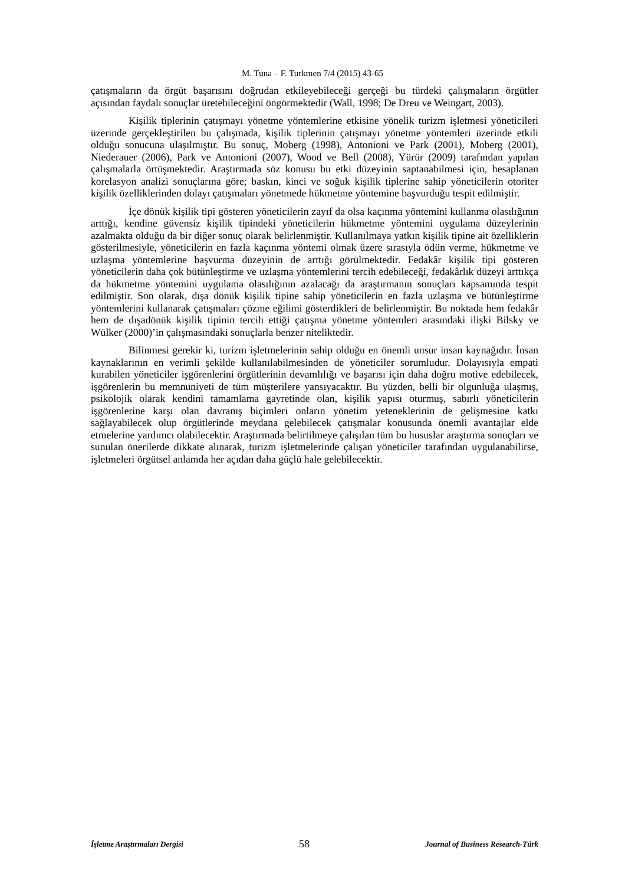M. Tuna – F. Turkmen 7/4 (2015) 43-65
çatışmaların da örgüt başarısını doğrudan etkileyebileceği gerçeği bu türdeki çalışmaların örgütler açısından faydalı sonuçlar üretebileceğini öngörmektedir (Wall, 1998; De Dreu ve Weingart, 2003).
Kişilik tiplerinin çatışmayı yönetme yöntemlerine etkisine yönelik turizm işletmesi yöneticileri üzerinde gerçekleştirilen bu çalışmada, kişilik tiplerinin çatışmayı yönetme yöntemleri üzerinde etkili olduğu sonucuna ulaşılmıştır. Bu sonuç, Moberg (1998), Antonioni ve Park (2001), Moberg (2001), Niederauer (2006), Park ve Antonioni (2007), Wood ve Bell (2008), Yürür (2009) tarafından yapılan çalışmalarla örtüşmektedir. Araştırmada söz konusu bu etki düzeyinin saptanabilmesi için, hesaplanan korelasyon analizi sonuçlarına göre; baskın, kinci ve soğuk kişilik tiplerine sahip yöneticilerin otoriter kişilik özelliklerinden dolayı çatışmaları yönetmede hükmetme yöntemine başvurduğu tespit edilmiştir.
İçe dönük kişilik tipi gösteren yöneticilerin zayıf da olsa kaçınma yöntemini kullanma olasılığının arttığı, kendine güvensiz kişilik tipindeki yöneticilerin hükmetme yöntemini uygulama düzeylerinin azalmakta olduğu da bir diğer sonuç olarak belirlenmiştir. Kullanılmaya yatkın kişilik tipine ait özelliklerin gösterilmesiyle, yöneticilerin en fazla kaçınma yöntemi olmak üzere sırasıyla ödün verme, hükmetme ve uzlaşma yöntemlerine başvurma düzeyinin de arttığı görülmektedir. Fedakâr kişilik tipi gösteren yöneticilerin daha çok bütünleştirme ve uzlaşma yöntemlerini tercih edebileceği, fedakârlık düzeyi arttıkça da hükmetme yöntemini uygulama olasılığının azalacağı da araştırmanın sonuçları kapsamında tespit edilmiştir. Son olarak, dışa dönük kişilik tipine sahip yöneticilerin en fazla uzlaşma ve bütünleştirme yöntemlerini kullanarak çatışmaları çözme eğilimi gösterdikleri de belirlenmiştir. Bu noktada hem fedakâr hem de dışadönük kişilik tipinin tercih ettiği çatışma yönetme yöntemleri arasındaki ilişki Bilsky ve Wülker (2000)’in çalışmasındaki sonuçlarla benzer niteliktedir.
Bilinmesi gerekir ki, turizm işletmelerinin sahip olduğu en önemli unsur insan kaynağıdır. İnsan kaynaklarının en verimli şekilde kullanılabilmesinden de yöneticiler sorumludur. Dolayısıyla empati kurabilen yöneticiler işgörenlerini örgütlerinin devamlılığı ve başarısı için daha doğru motive edebilecek, işgörenlerin bu memnuniyeti de tüm müşterilere yansıyacaktır. Bu yüzden, belli bir olgunluğa ulaşmış, psikolojik olarak kendini tamamlama gayretinde olan, kişilik yapısı oturmuş, sabırlı yöneticilerin işgörenlerine karşı olan davranış biçimleri onların yönetim yeteneklerinin de gelişmesine katkı sağlayabilecek olup örgütlerinde meydana gelebilecek çatışmalar konusunda önemli avantajlar elde etmelerine yardımcı olabilecektir. Araştırmada belirtilmeye çalışılan tüm bu hususlar araştırma sonuçları ve sunulan önerilerde dikkate alınarak, turizm işletmelerinde çalışan yöneticiler tarafından uygulanabilirse, işletmeleri örgütsel anlamda her açıdan daha güçlü hale gelebilecektir.
İşletme Araştırmaları Dergisi 58 Journal of Business Research-Türk